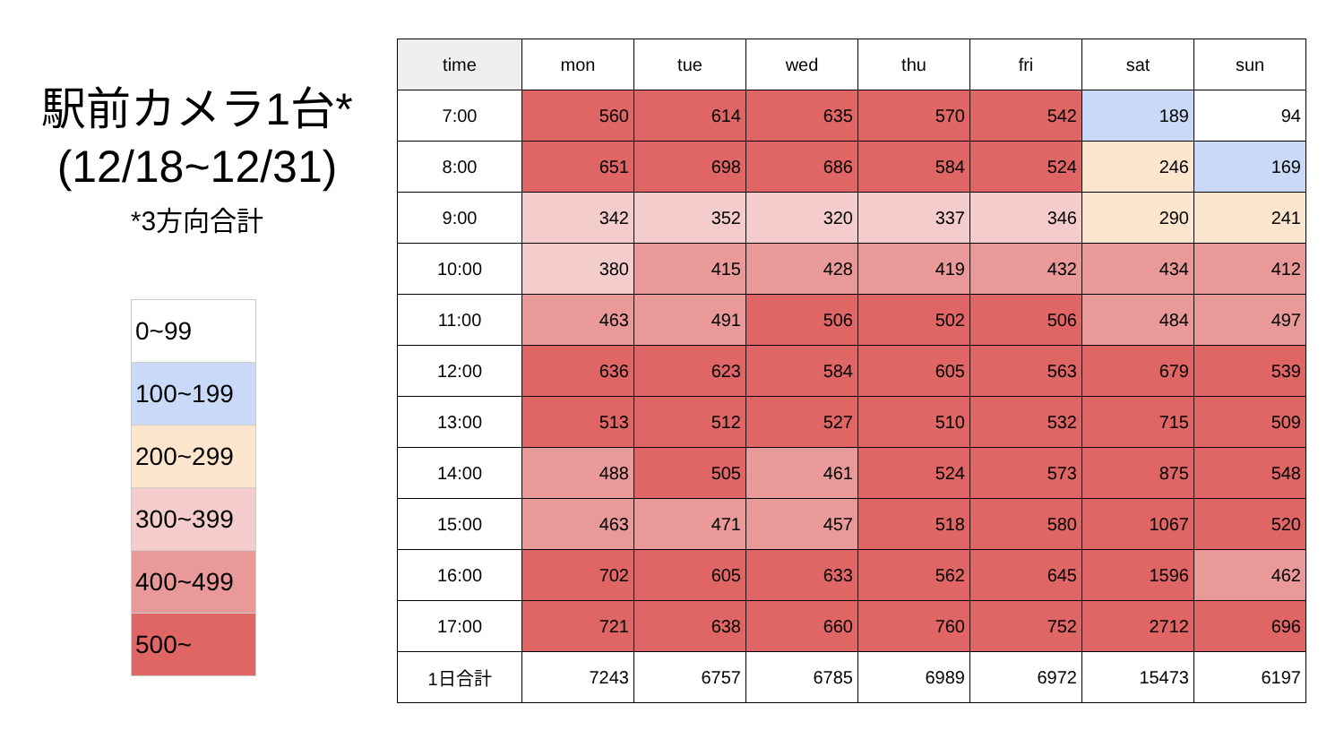駅前カメラ1台*
(12/18~12/31)
*3方向合計
| 0~99 |
| 100~199 |
| 200~299 |
| 300~399 |
| 400~499 |
| 500~ |
| time | mon | tue | wed | thu | fri | sat | sun |
| --- | --- | --- | --- | --- | --- | --- | --- |
| 7:00 | 560 | 614 | 635 | 570 | 542 | 189 | 94 |
| 8:00 | 651 | 698 | 686 | 584 | 524 | 246 | 169 |
| 9:00 | 342 | 352 | 320 | 337 | 346 | 290 | 241 |
| 10:00 | 380 | 415 | 428 | 419 | 432 | 434 | 412 |
| 11:00 | 463 | 491 | 506 | 502 | 506 | 484 | 497 |
| 12:00 | 636 | 623 | 584 | 605 | 563 | 679 | 539 |
| 13:00 | 513 | 512 | 527 | 510 | 532 | 715 | 509 |
| 14:00 | 488 | 505 | 461 | 524 | 573 | 875 | 548 |
| 15:00 | 463 | 471 | 457 | 518 | 580 | 1067 | 520 |
| 16:00 | 702 | 605 | 633 | 562 | 645 | 1596 | 462 |
| 17:00 | 721 | 638 | 660 | 760 | 752 | 2712 | 696 |
| 1日合計 | 7243 | 6757 | 6785 | 6989 | 6972 | 15473 | 6197 |